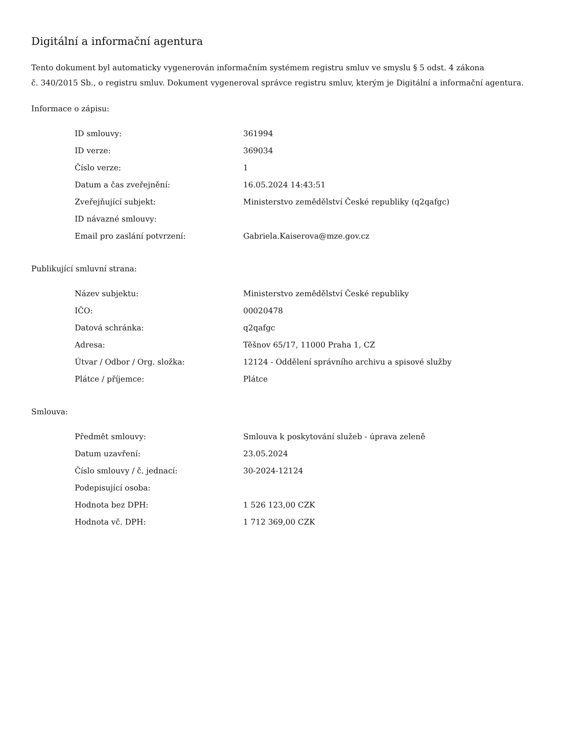Digitální a informační agentura
Tento dokument byl automaticky vygenerován informačním systémem registru smluv ve smyslu § 5 odst. 4 zákona
č. 340/2015 Sb., o registru smluv. Dokument vygeneroval správce registru smluv, kterým je Digitální a informační agentura.
Informace o zápisu:
| ID smlouvy: | 361994 |
| ID verze: | 369034 |
| Číslo verze: | 1 |
| Datum a čas zveřejnění: | 16.05.2024 14:43:51 |
| Zveřejňující subjekt: | Ministerstvo zemědělství České republiky (q2qafgc) |
| ID návazné smlouvy: | |
| Email pro zaslání potvrzení: | Gabriela.Kaiserova@mze.gov.cz |
Publikující smluvní strana:
| Název subjektu: | Ministerstvo zemědělství České republiky |
| IČO: | 00020478 |
| Datová schránka: | q2qafgc |
| Adresa: | Těšnov 65/17, 11000 Praha 1, CZ |
| Útvar / Odbor / Org. složka: | 12124 - Oddělení správního archivu a spisové služby |
| Plátce / příjemce: | Plátce |
Smlouva:
| Předmět smlouvy: | Smlouva k poskytování služeb - úprava zeleně |
| Datum uzavření: | 23.05.2024 |
| Číslo smlouvy / č. jednací: | 30-2024-12124 |
| Podepisující osoba: | |
| Hodnota bez DPH: | 1 526 123,00 CZK |
| Hodnota vč. DPH: | 1 712 369,00 CZK |